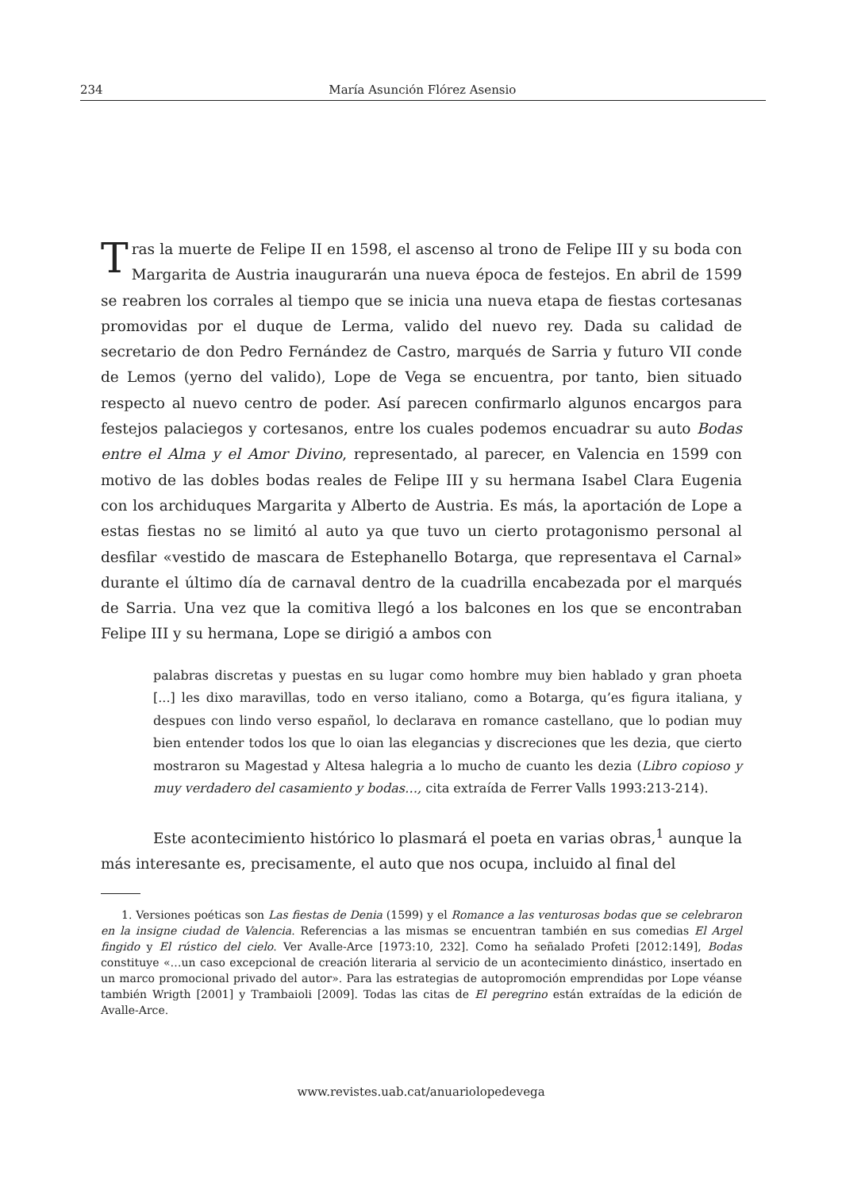234 María Asunción Flórez Asensio
Tras la muerte de Felipe II en 1598, el ascenso al trono de Felipe III y su boda con Margarita de Austria inaugurarán una nueva época de festejos. En abril de 1599 se reabren los corrales al tiempo que se inicia una nueva etapa de fiestas cortesanas promovidas por el duque de Lerma, valido del nuevo rey. Dada su calidad de secretario de don Pedro Fernández de Castro, marqués de Sarria y futuro VII conde de Lemos (yerno del valido), Lope de Vega se encuentra, por tanto, bien situado respecto al nuevo centro de poder. Así parecen confirmarlo algunos encargos para festejos palaciegos y cortesanos, entre los cuales podemos encuadrar su auto Bodas entre el Alma y el Amor Divino, representado, al parecer, en Valencia en 1599 con motivo de las dobles bodas reales de Felipe III y su hermana Isabel Clara Eugenia con los archiduques Margarita y Alberto de Austria. Es más, la aportación de Lope a estas fiestas no se limitó al auto ya que tuvo un cierto protagonismo personal al desfilar «vestido de mascara de Estephanello Botarga, que representava el Carnal» durante el último día de carnaval dentro de la cuadrilla encabezada por el marqués de Sarria. Una vez que la comitiva llegó a los balcones en los que se encontraban Felipe III y su hermana, Lope se dirigió a ambos con
palabras discretas y puestas en su lugar como hombre muy bien hablado y gran phoeta [...] les dixo maravillas, todo en verso italiano, como a Botarga, qu’es figura italiana, y despues con lindo verso español, lo declarava en romance castellano, que lo podian muy bien entender todos los que lo oian las elegancias y discreciones que les dezia, que cierto mostraron su Magestad y Altesa halegria a lo mucho de cuanto les dezia (Libro copioso y muy verdadero del casamiento y bodas…, cita extraída de Ferrer Valls 1993:213-214).
Este acontecimiento histórico lo plasmará el poeta en varias obras,<sup>1</sup> aunque la más interesante es, precisamente, el auto que nos ocupa, incluido al final del
1. Versiones poéticas son Las fiestas de Denia (1599) y el Romance a las venturosas bodas que se celebraron en la insigne ciudad de Valencia. Referencias a las mismas se encuentran también en sus comedias El Argel fingido y El rústico del cielo. Ver Avalle-Arce [1973:10, 232]. Como ha señalado Profeti [2012:149], Bodas constituye «…un caso excepcional de creación literaria al servicio de un acontecimiento dinástico, insertado en un marco promocional privado del autor». Para las estrategias de autopromoción emprendidas por Lope véanse también Wrigth [2001] y Trambaioli [2009]. Todas las citas de El peregrino están extraídas de la edición de Avalle-Arce.
www.revistes.uab.cat/anuariolopedevega